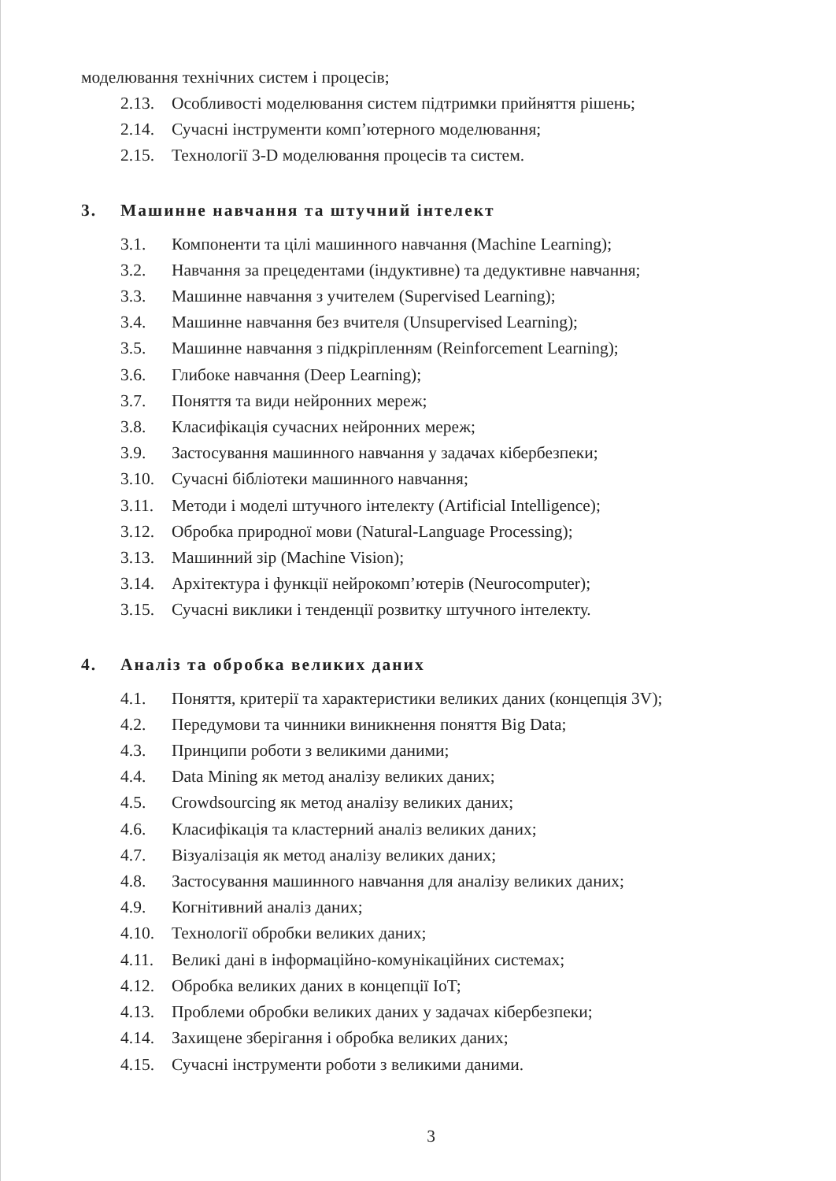моделювання технічних систем і процесів;
2.13. Особливості моделювання систем підтримки прийняття рішень;
2.14. Сучасні інструменти комп’ютерного моделювання;
2.15. Технології 3-D моделювання процесів та систем.
3. Машинне навчання та штучний інтелект
3.1. Компоненти та цілі машинного навчання (Machine Learning);
3.2. Навчання за прецедентами (індуктивне) та дедуктивне навчання;
3.3. Машинне навчання з учителем (Supervised Learning);
3.4. Машинне навчання без вчителя (Unsupervised Learning);
3.5. Машинне навчання з підкріпленням (Reinforcement Learning);
3.6. Глибоке навчання (Deep Learning);
3.7. Поняття та види нейронних мереж;
3.8. Класифікація сучасних нейронних мереж;
3.9. Застосування машинного навчання у задачах кібербезпеки;
3.10. Сучасні бібліотеки машинного навчання;
3.11. Методи і моделі штучного інтелекту (Artificial Intelligence);
3.12. Обробка природної мови (Natural-Language Processing);
3.13. Машинний зір (Machine Vision);
3.14. Архітектура і функції нейрокомп’ютерів (Neurocomputer);
3.15. Сучасні виклики і тенденції розвитку штучного інтелекту.
4. Аналіз та обробка великих даних
4.1. Поняття, критерії та характеристики великих даних (концепція 3V);
4.2. Передумови та чинники виникнення поняття Big Data;
4.3. Принципи роботи з великими даними;
4.4. Data Mining як метод аналізу великих даних;
4.5. Crowdsourcing як метод аналізу великих даних;
4.6. Класифікація та кластерний аналіз великих даних;
4.7. Візуалізація як метод аналізу великих даних;
4.8. Застосування машинного навчання для аналізу великих даних;
4.9. Когнітивний аналіз даних;
4.10. Технології обробки великих даних;
4.11. Великі дані в інформаційно-комунікаційних системах;
4.12. Обробка великих даних в концепції IoT;
4.13. Проблеми обробки великих даних у задачах кібербезпеки;
4.14. Захищене зберігання і обробка великих даних;
4.15. Сучасні інструменти роботи з великими даними.
3